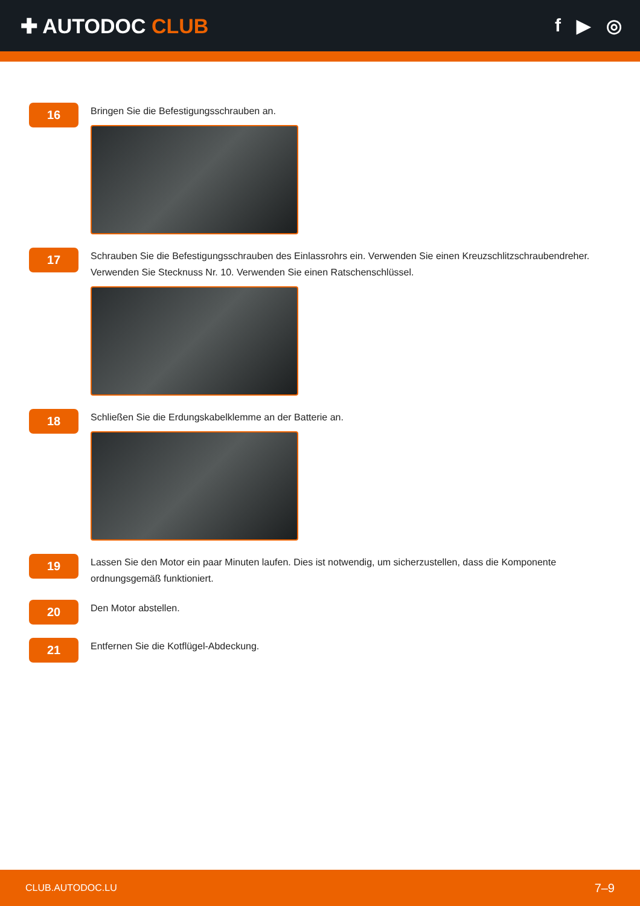✚ AUTODOC CLUB f ▶ ◎
16
Bringen Sie die Befestigungsschrauben an.
17
Schrauben Sie die Befestigungsschrauben des Einlassrohrs ein. Verwenden Sie einen Kreuzschlitzschraubendreher. Verwenden Sie Stecknuss Nr. 10. Verwenden Sie einen Ratschenschlüssel.
18
Schließen Sie die Erdungskabelklemme an der Batterie an.
19
Lassen Sie den Motor ein paar Minuten laufen. Dies ist notwendig, um sicherzustellen, dass die Komponente ordnungsgemäß funktioniert.
20
Den Motor abstellen.
21
Entfernen Sie die Kotflügel-Abdeckung.
CLUB.AUTODOC.LU 7–9